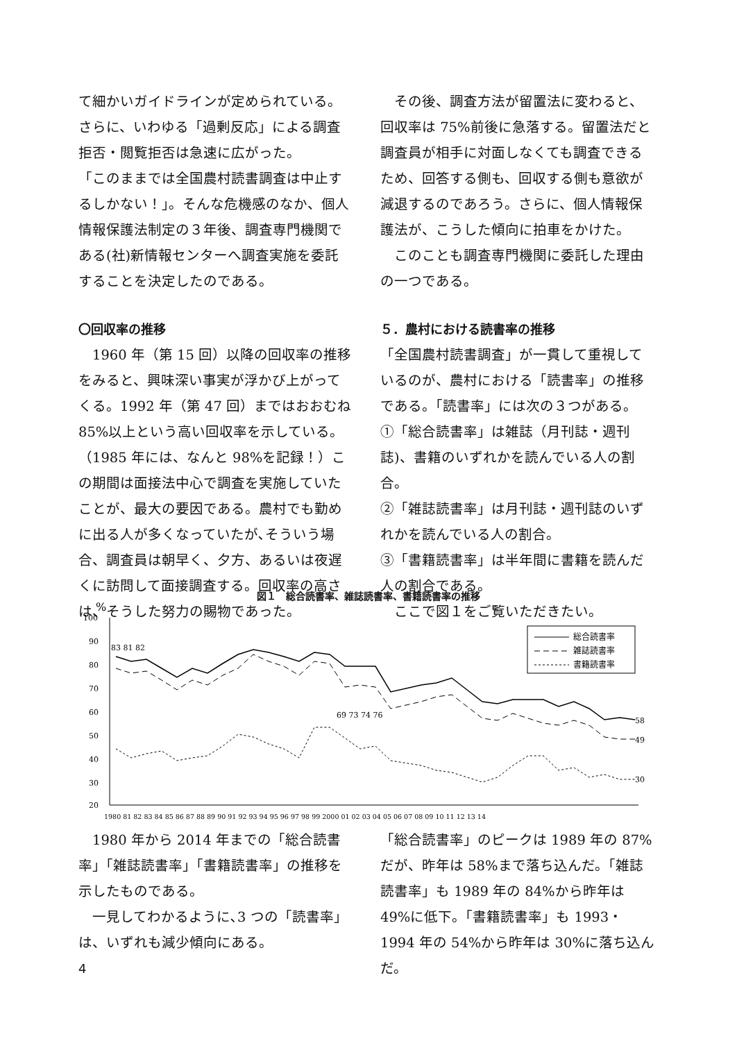て細かいガイドラインが定められている。さらに、いわゆる「過剰反応」による調査拒否・閲覧拒否は急速に広がった。
「このままでは全国農村読書調査は中止するしかない！」。そんな危機感のなか、個人情報保護法制定の３年後、調査専門機関である(社)新情報センターへ調査実施を委託することを決定したのである。
〇回収率の推移
　1960 年（第 15 回）以降の回収率の推移をみると、興味深い事実が浮かび上がってくる。1992 年（第 47 回）まではおおむね 85%以上という高い回収率を示している。（1985 年には、なんと 98%を記録！）この期間は面接法中心で調査を実施していたことが、最大の要因である。農村でも勤めに出る人が多くなっていたが､そういう場合、調査員は朝早く、夕方、あるいは夜遅くに訪問して面接調査する。回収率の高さは、そうした努力の賜物であった。
　その後、調査方法が留置法に変わると、回収率は 75%前後に急落する。留置法だと調査員が相手に対面しなくても調査できるため、回答する側も、回収する側も意欲が減退するのであろう。さらに、個人情報保護法が、こうした傾向に拍車をかけた。
　このことも調査専門機関に委託した理由の一つである。
５．農村における読書率の推移
「全国農村読書調査」が一貫して重視しているのが、農村における「読書率」の推移である。「読書率」には次の３つがある。
①「総合読書率」は雑誌（月刊誌・週刊誌)、書籍のいずれかを読んでいる人の割合。
②「雑誌読書率」は月刊誌・週刊誌のいずれかを読んでいる人の割合。
③「書籍読書率」は半年間に書籍を読んだ人の割合である。
　ここで図１をご覧いただきたい。
図１　総合読書率、雑誌読書率、書籍読書率の推移
%
100
90
80
70
60
50
40
30
20
83 81 82
69 73 74 76
58
49
30
1980 81 82 83 84 85 86 87 88 89 90 91 92 93 94 95 96 97 98 99 2000 01 02 03 04 05 06 07 08 09 10 11 12 13 14
総合読書率
雑誌読書率
書籍読書率
　1980 年から 2014 年までの「総合読書率」「雑誌読書率」「書籍読書率」の推移を示したものである。
　一見してわかるように､3 つの「読書率」は、いずれも減少傾向にある。
「総合読書率」のピークは 1989 年の 87%だが、昨年は 58%まで落ち込んだ。「雑誌読書率」も 1989 年の 84%から昨年は 49%に低下。「書籍読書率」も 1993・1994 年の 54%から昨年は 30%に落ち込んだ。
4